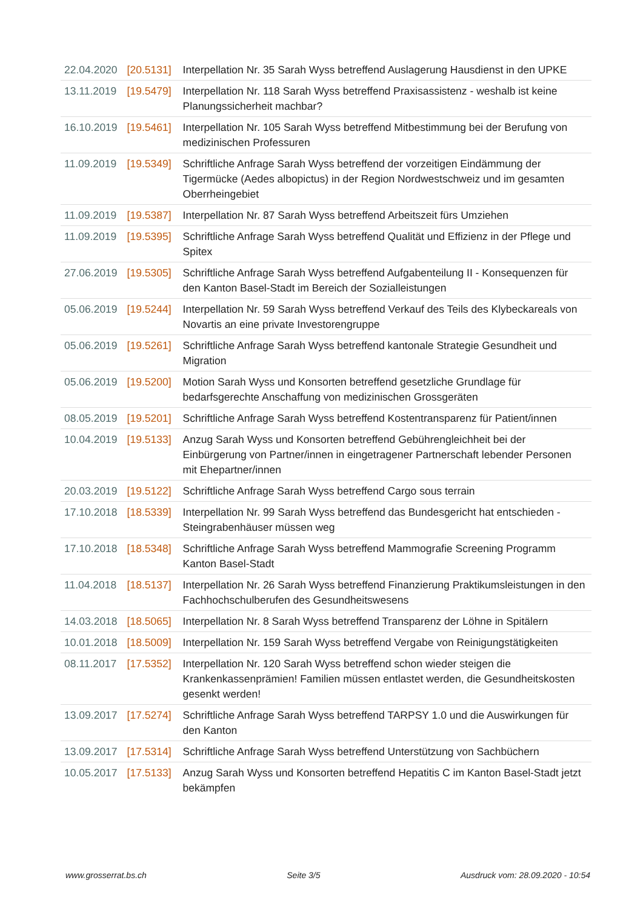| 22.04.2020 | [20.5131] | Interpellation Nr. 35 Sarah Wyss betreffend Auslagerung Hausdienst in den UPKE |
| 13.11.2019 | [19.5479] | Interpellation Nr. 118 Sarah Wyss betreffend Praxisassistenz - weshalb ist keine Planungssicherheit machbar? |
| 16.10.2019 | [19.5461] | Interpellation Nr. 105 Sarah Wyss betreffend Mitbestimmung bei der Berufung von medizinischen Professuren |
| 11.09.2019 | [19.5349] | Schriftliche Anfrage Sarah Wyss betreffend der vorzeitigen Eindämmung der Tigermücke (Aedes albopictus) in der Region Nordwestschweiz und im gesamten Oberrheingebiet |
| 11.09.2019 | [19.5387] | Interpellation Nr. 87 Sarah Wyss betreffend Arbeitszeit fürs Umziehen |
| 11.09.2019 | [19.5395] | Schriftliche Anfrage Sarah Wyss betreffend Qualität und Effizienz in der Pflege und Spitex |
| 27.06.2019 | [19.5305] | Schriftliche Anfrage Sarah Wyss betreffend Aufgabenteilung II - Konsequenzen für den Kanton Basel-Stadt im Bereich der Sozialleistungen |
| 05.06.2019 | [19.5244] | Interpellation Nr. 59 Sarah Wyss betreffend Verkauf des Teils des Klybeckareals von Novartis an eine private Investorengruppe |
| 05.06.2019 | [19.5261] | Schriftliche Anfrage Sarah Wyss betreffend kantonale Strategie Gesundheit und Migration |
| 05.06.2019 | [19.5200] | Motion Sarah Wyss und Konsorten betreffend gesetzliche Grundlage für bedarfsgerechte Anschaffung von medizinischen Grossgeräten |
| 08.05.2019 | [19.5201] | Schriftliche Anfrage Sarah Wyss betreffend Kostentransparenz für Patient/innen |
| 10.04.2019 | [19.5133] | Anzug Sarah Wyss und Konsorten betreffend Gebührengleichheit bei der Einbürgerung von Partner/innen in eingetragener Partnerschaft lebender Personen mit Ehepartner/innen |
| 20.03.2019 | [19.5122] | Schriftliche Anfrage Sarah Wyss betreffend Cargo sous terrain |
| 17.10.2018 | [18.5339] | Interpellation Nr. 99 Sarah Wyss betreffend das Bundesgericht hat entschieden - Steingrabenhäuser müssen weg |
| 17.10.2018 | [18.5348] | Schriftliche Anfrage Sarah Wyss betreffend Mammografie Screening Programm Kanton Basel-Stadt |
| 11.04.2018 | [18.5137] | Interpellation Nr. 26 Sarah Wyss betreffend Finanzierung Praktikumsleistungen in den Fachhochschulberufen des Gesundheitswesens |
| 14.03.2018 | [18.5065] | Interpellation Nr. 8 Sarah Wyss betreffend Transparenz der Löhne in Spitälern |
| 10.01.2018 | [18.5009] | Interpellation Nr. 159 Sarah Wyss betreffend Vergabe von Reinigungstätigkeiten |
| 08.11.2017 | [17.5352] | Interpellation Nr. 120 Sarah Wyss betreffend schon wieder steigen die Krankenkassenprämien! Familien müssen entlastet werden, die Gesundheitskosten gesenkt werden! |
| 13.09.2017 | [17.5274] | Schriftliche Anfrage Sarah Wyss betreffend TARPSY 1.0 und die Auswirkungen für den Kanton |
| 13.09.2017 | [17.5314] | Schriftliche Anfrage Sarah Wyss betreffend Unterstützung von Sachbüchern |
| 10.05.2017 | [17.5133] | Anzug Sarah Wyss und Konsorten betreffend Hepatitis C im Kanton Basel-Stadt jetzt bekämpfen |
www.grosserrat.bs.ch Seite 3/5 Ausdruck vom: 28.09.2020 - 10:54